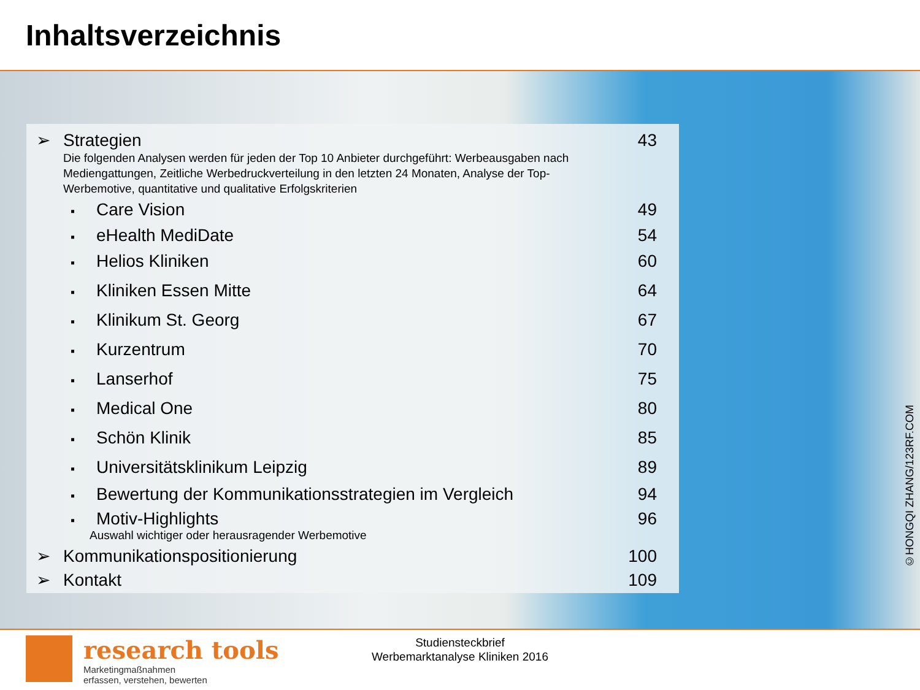Inhaltsverzeichnis
➢ Strategien 43
Die folgenden Analysen werden für jeden der Top 10 Anbieter durchgeführt: Werbeausgaben nach Mediengattungen, Zeitliche Werbedruckverteilung in den letzten 24 Monaten, Analyse der Top-Werbemotive, quantitative und qualitative Erfolgskriterien
▪ Care Vision 49
▪ eHealth MediDate 54
▪ Helios Kliniken 60
▪ Kliniken Essen Mitte 64
▪ Klinikum St. Georg 67
▪ Kurzentrum 70
▪ Lanserhof 75
▪ Medical One 80
▪ Schön Klinik 85
▪ Universitätsklinikum Leipzig 89
▪ Bewertung der Kommunikationsstrategien im Vergleich 94
▪ Motiv-Highlights 96
Auswahl wichtiger oder herausragender Werbemotive
➢ Kommunikationspositionierung 100
➢ Kontakt 109
©HONGQI ZHANG/123RF.COM
research tools
Marketingmaßnahmen
erfassen, verstehen, bewerten
Studiensteckbrief
Werbemarktanalyse Kliniken 2016